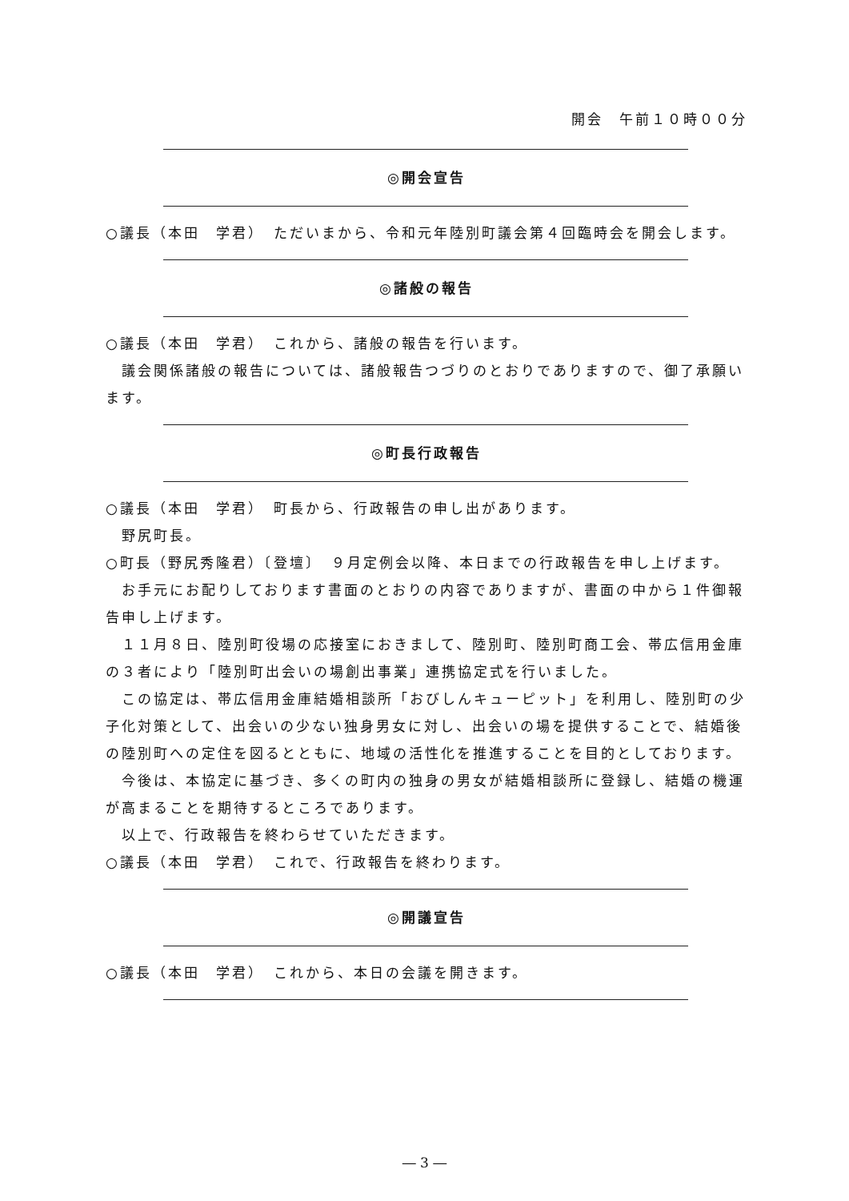開会　午前１０時００分
◎開会宣告
○議長（本田　学君）　ただいまから、令和元年陸別町議会第４回臨時会を開会します。
◎諸般の報告
○議長（本田　学君）　これから、諸般の報告を行います。
議会関係諸般の報告については、諸般報告つづりのとおりでありますので、御了承願います。
◎町長行政報告
○議長（本田　学君）　町長から、行政報告の申し出があります。
野尻町長。
○町長（野尻秀隆君）〔登壇〕　９月定例会以降、本日までの行政報告を申し上げます。
お手元にお配りしております書面のとおりの内容でありますが、書面の中から１件御報告申し上げます。
１１月８日、陸別町役場の応接室におきまして、陸別町、陸別町商工会、帯広信用金庫の３者により「陸別町出会いの場創出事業」連携協定式を行いました。
この協定は、帯広信用金庫結婚相談所「おびしんキューピット」を利用し、陸別町の少子化対策として、出会いの少ない独身男女に対し、出会いの場を提供することで、結婚後の陸別町への定住を図るとともに、地域の活性化を推進することを目的としております。
今後は、本協定に基づき、多くの町内の独身の男女が結婚相談所に登録し、結婚の機運が高まることを期待するところであります。
以上で、行政報告を終わらせていただきます。
○議長（本田　学君）　これで、行政報告を終わります。
◎開議宣告
○議長（本田　学君）　これから、本日の会議を開きます。
― 3 ―